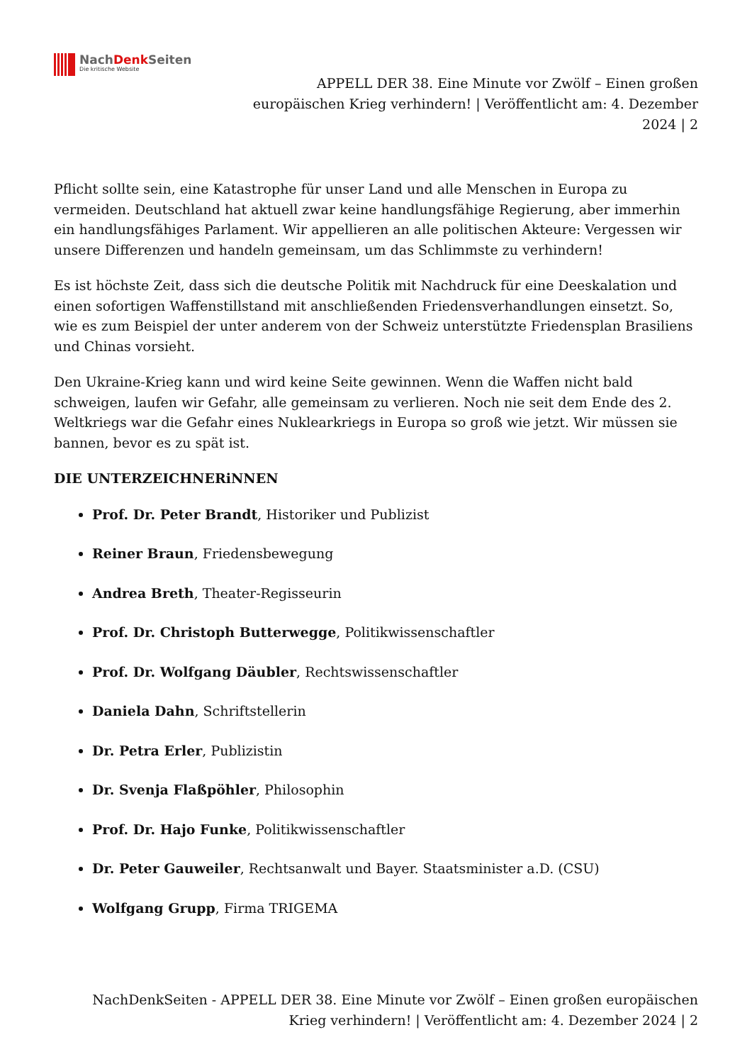NachDenk Seiten
Die kritische Website
APPELL DER 38. Eine Minute vor Zwölf – Einen großen europäischen Krieg verhindern! | Veröffentlicht am: 4. Dezember 2024 | 2
Pflicht sollte sein, eine Katastrophe für unser Land und alle Menschen in Europa zu vermeiden. Deutschland hat aktuell zwar keine handlungsfähige Regierung, aber immerhin ein handlungsfähiges Parlament. Wir appellieren an alle politischen Akteure: Vergessen wir unsere Differenzen und handeln gemeinsam, um das Schlimmste zu verhindern!
Es ist höchste Zeit, dass sich die deutsche Politik mit Nachdruck für eine Deeskalation und einen sofortigen Waffenstillstand mit anschließenden Friedensverhandlungen einsetzt. So, wie es zum Beispiel der unter anderem von der Schweiz unterstützte Friedensplan Brasiliens und Chinas vorsieht.
Den Ukraine-Krieg kann und wird keine Seite gewinnen. Wenn die Waffen nicht bald schweigen, laufen wir Gefahr, alle gemeinsam zu verlieren. Noch nie seit dem Ende des 2. Weltkriegs war die Gefahr eines Nuklearkriegs in Europa so groß wie jetzt. Wir müssen sie bannen, bevor es zu spät ist.
DIE UNTERZEICHNERiNNEN
Prof. Dr. Peter Brandt, Historiker und Publizist
Reiner Braun, Friedensbewegung
Andrea Breth, Theater-Regisseurin
Prof. Dr. Christoph Butterwegge, Politikwissenschaftler
Prof. Dr. Wolfgang Däubler, Rechtswissenschaftler
Daniela Dahn, Schriftstellerin
Dr. Petra Erler, Publizistin
Dr. Svenja Flaßpöhler, Philosophin
Prof. Dr. Hajo Funke, Politikwissenschaftler
Dr. Peter Gauweiler, Rechtsanwalt und Bayer. Staatsminister a.D. (CSU)
Wolfgang Grupp, Firma TRIGEMA
NachDenkSeiten - APPELL DER 38. Eine Minute vor Zwölf – Einen großen europäischen Krieg verhindern! | Veröffentlicht am: 4. Dezember 2024 | 2